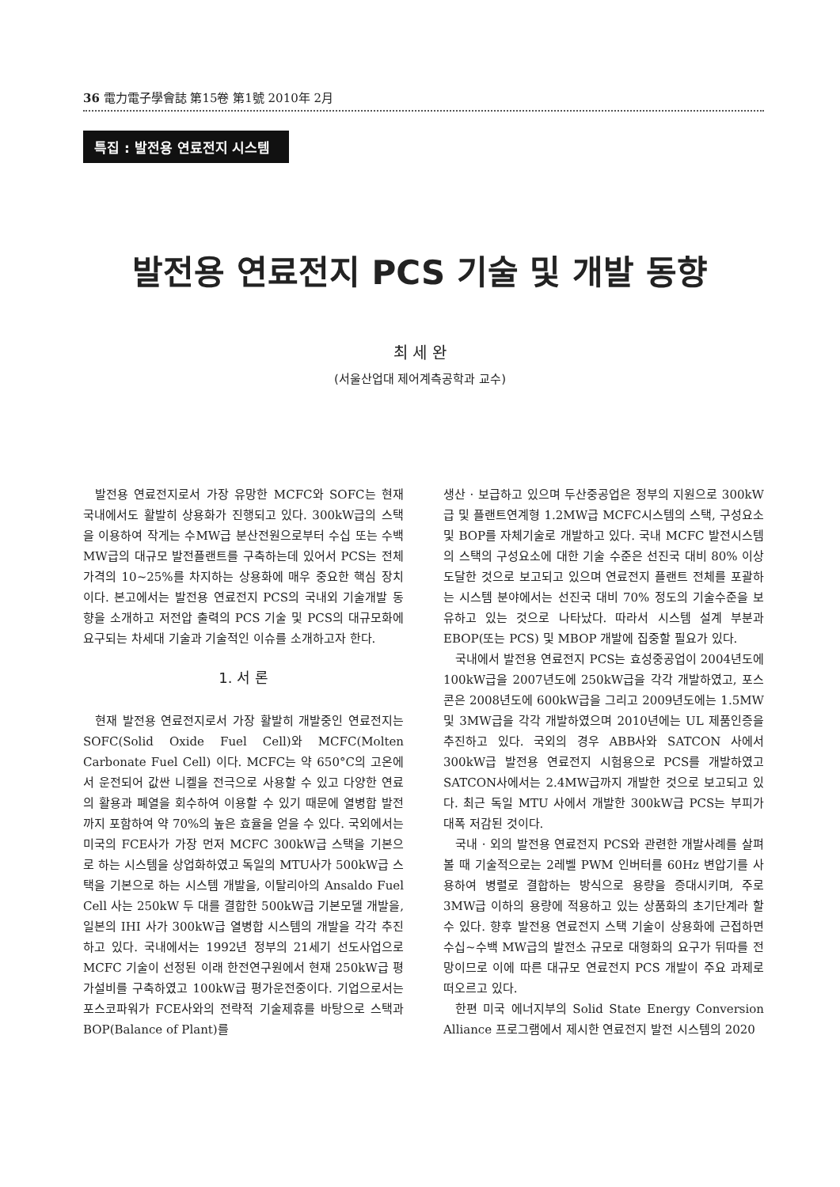36 電力電子學會誌 第15卷 第1號 2010年 2月
특집 : 발전용 연료전지 시스템
발전용 연료전지 PCS 기술 및 개발 동향
최 세 완
(서울산업대 제어계측공학과 교수)
발전용 연료전지로서 가장 유망한 MCFC와 SOFC는 현재 국내에서도 활발히 상용화가 진행되고 있다. 300kW급의 스택을 이용하여 작게는 수MW급 분산전원으로부터 수십 또는 수백 MW급의 대규모 발전플랜트를 구축하는데 있어서 PCS는 전체가격의 10~25%를 차지하는 상용화에 매우 중요한 핵심 장치이다. 본고에서는 발전용 연료전지 PCS의 국내외 기술개발 동향을 소개하고 저전압 출력의 PCS 기술 및 PCS의 대규모화에 요구되는 차세대 기술과 기술적인 이슈를 소개하고자 한다.
1. 서 론
현재 발전용 연료전지로서 가장 활발히 개발중인 연료전지는 SOFC(Solid Oxide Fuel Cell)와 MCFC(Molten Carbonate Fuel Cell) 이다. MCFC는 약 650°C의 고온에서 운전되어 값싼 니켈을 전극으로 사용할 수 있고 다양한 연료의 활용과 폐열을 회수하여 이용할 수 있기 때문에 열병합 발전까지 포함하여 약 70%의 높은 효율을 얻을 수 있다. 국외에서는 미국의 FCE사가 가장 먼저 MCFC 300kW급 스택을 기본으로 하는 시스템을 상업화하였고 독일의 MTU사가 500kW급 스택을 기본으로 하는 시스템 개발을, 이탈리아의 Ansaldo Fuel Cell 사는 250kW 두 대를 결합한 500kW급 기본모델 개발을, 일본의 IHI 사가 300kW급 열병합 시스템의 개발을 각각 추진하고 있다. 국내에서는 1992년 정부의 21세기 선도사업으로 MCFC 기술이 선정된 이래 한전연구원에서 현재 250kW급 평가설비를 구축하였고 100kW급 평가운전중이다. 기업으로서는 포스코파워가 FCE사와의 전략적 기술제휴를 바탕으로 스택과 BOP(Balance of Plant)를
생산 · 보급하고 있으며 두산중공업은 정부의 지원으로 300kW급 및 플랜트연계형 1.2MW급 MCFC시스템의 스택, 구성요소 및 BOP를 자체기술로 개발하고 있다. 국내 MCFC 발전시스템의 스택의 구성요소에 대한 기술 수준은 선진국 대비 80% 이상 도달한 것으로 보고되고 있으며 연료전지 플랜트 전체를 포괄하는 시스템 분야에서는 선진국 대비 70% 정도의 기술수준을 보유하고 있는 것으로 나타났다. 따라서 시스템 설계 부분과 EBOP(또는 PCS) 및 MBOP 개발에 집중할 필요가 있다.
국내에서 발전용 연료전지 PCS는 효성중공업이 2004년도에 100kW급을 2007년도에 250kW급을 각각 개발하였고, 포스콘은 2008년도에 600kW급을 그리고 2009년도에는 1.5MW 및 3MW급을 각각 개발하였으며 2010년에는 UL 제품인증을 추진하고 있다. 국외의 경우 ABB사와 SATCON 사에서 300kW급 발전용 연료전지 시험용으로 PCS를 개발하였고 SATCON사에서는 2.4MW급까지 개발한 것으로 보고되고 있다. 최근 독일 MTU 사에서 개발한 300kW급 PCS는 부피가 대폭 저감된 것이다.
국내 · 외의 발전용 연료전지 PCS와 관련한 개발사례를 살펴 볼 때 기술적으로는 2레벨 PWM 인버터를 60Hz 변압기를 사용하여 병렬로 결합하는 방식으로 용량을 증대시키며, 주로 3MW급 이하의 용량에 적용하고 있는 상품화의 초기단계라 할 수 있다. 향후 발전용 연료전지 스택 기술이 상용화에 근접하면 수십~수백 MW급의 발전소 규모로 대형화의 요구가 뒤따를 전망이므로 이에 따른 대규모 연료전지 PCS 개발이 주요 과제로 떠오르고 있다.
한편 미국 에너지부의 Solid State Energy Conversion Alliance 프로그램에서 제시한 연료전지 발전 시스템의 2020